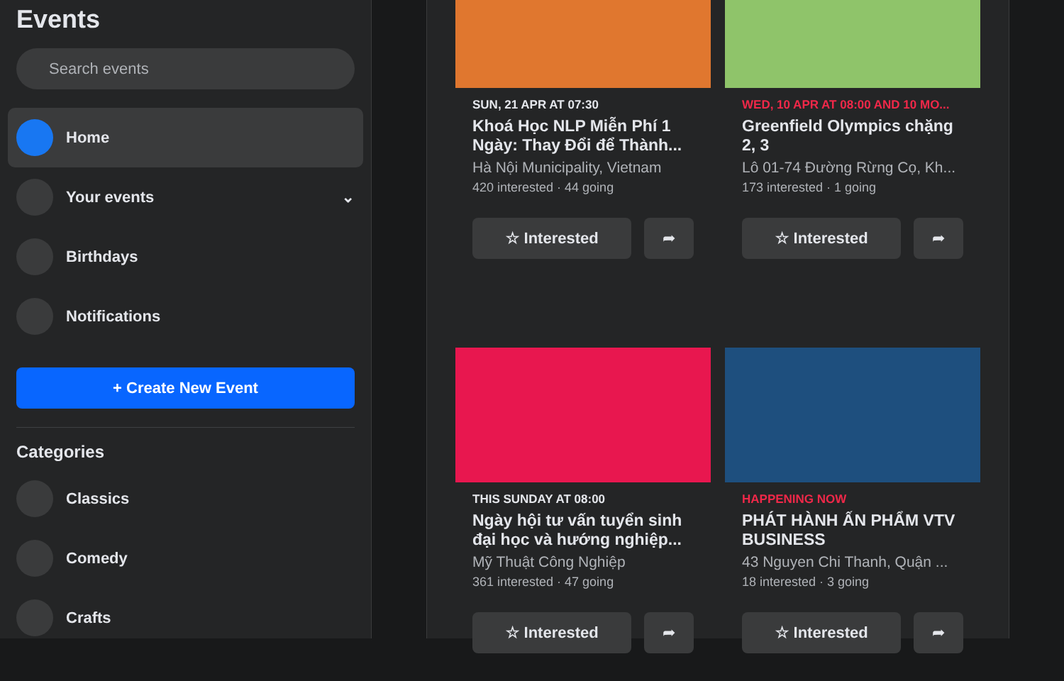Events
Search events
Home
Your events ⌄
Birthdays
Notifications
+ Create New Event
Categories
Classics
Comedy
Crafts
SUN, 21 APR AT 07:30
Khoá Học NLP Miễn Phí 1 Ngày: Thay Đổi để Thành...
Hà Nội Municipality, Vietnam
420 interested · 44 going
☆ Interested ➦
WED, 10 APR AT 08:00 AND 10 MO...
Greenfield Olympics chặng 2, 3
Lô 01-74 Đường Rừng Cọ, Kh...
173 interested · 1 going
☆ Interested ➦
THIS SUNDAY AT 08:00
Ngày hội tư vấn tuyển sinh đại học và hướng nghiệp...
Mỹ Thuật Công Nghiệp
361 interested · 47 going
☆ Interested ➦
HAPPENING NOW
PHÁT HÀNH ẤN PHẨM VTV BUSINESS
43 Nguyen Chi Thanh, Quận ...
18 interested · 3 going
☆ Interested ➦